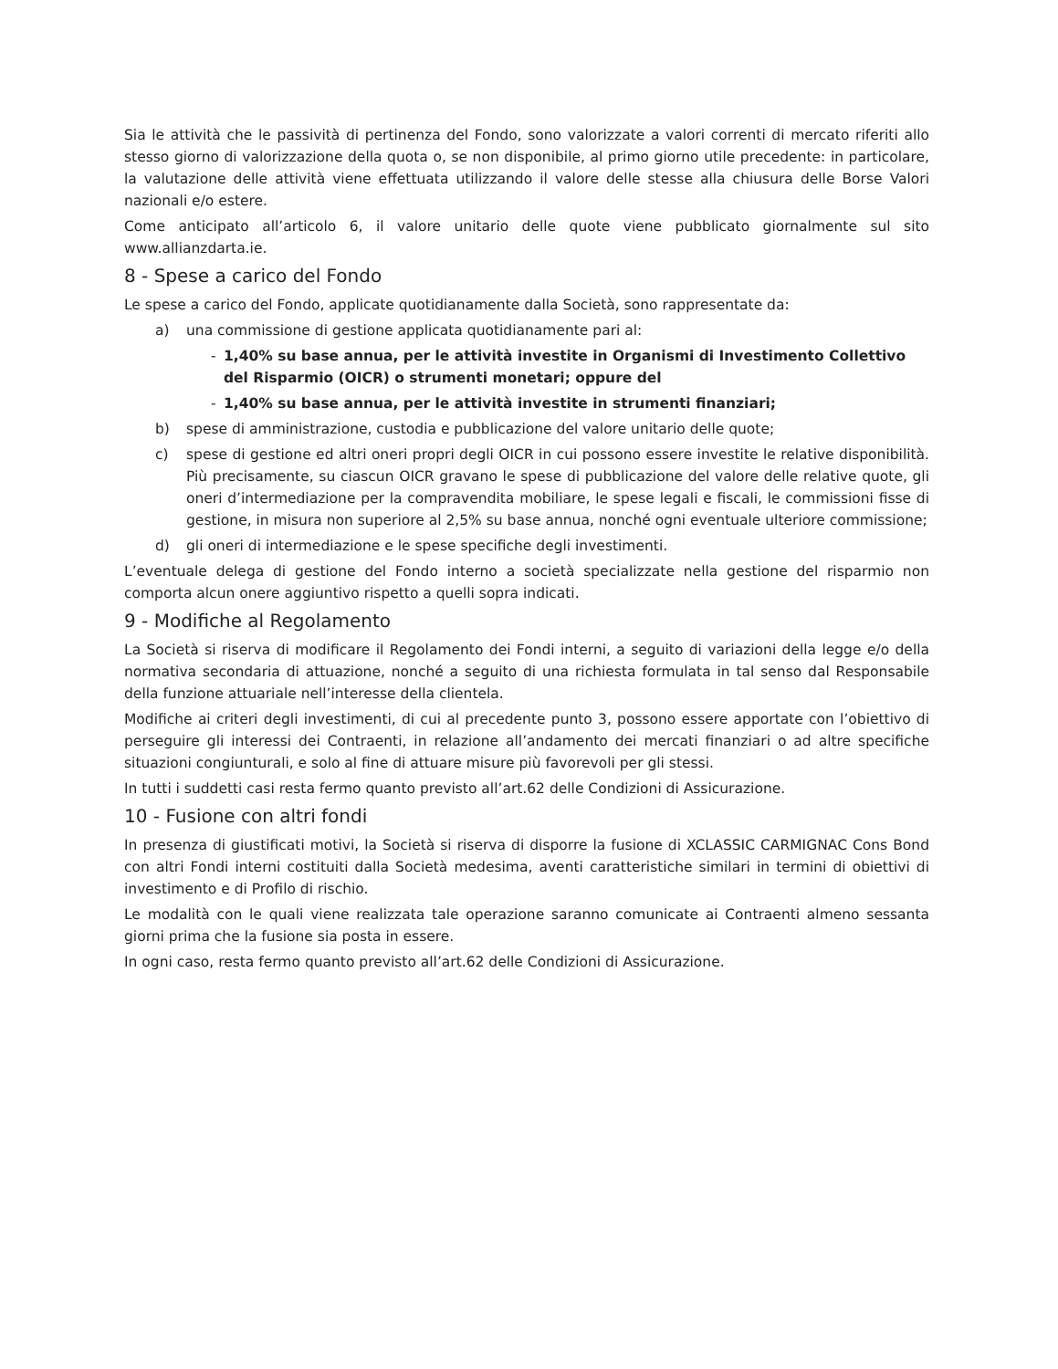Sia le attività che le passività di pertinenza del Fondo, sono valorizzate a valori correnti di mercato riferiti allo stesso giorno di valorizzazione della quota o, se non disponibile, al primo giorno utile precedente: in particolare, la valutazione delle attività viene effettuata utilizzando il valore delle stesse alla chiusura delle Borse Valori nazionali e/o estere.
Come anticipato all’articolo 6, il valore unitario delle quote viene pubblicato giornalmente sul sito www.allianzdarta.ie.
8 - Spese a carico del Fondo
Le spese a carico del Fondo, applicate quotidianamente dalla Società, sono rappresentate da:
a) una commissione di gestione applicata quotidianamente pari al:
- 1,40% su base annua, per le attività investite in Organismi di Investimento Collettivo del Risparmio (OICR) o strumenti monetari; oppure del
- 1,40% su base annua, per le attività investite in strumenti finanziari;
b) spese di amministrazione, custodia e pubblicazione del valore unitario delle quote;
c) spese di gestione ed altri oneri propri degli OICR in cui possono essere investite le relative disponibilità. Più precisamente, su ciascun OICR gravano le spese di pubblicazione del valore delle relative quote, gli oneri d’intermediazione per la compravendita mobiliare, le spese legali e fiscali, le commissioni fisse di gestione, in misura non superiore al 2,5% su base annua, nonché ogni eventuale ulteriore commissione;
d) gli oneri di intermediazione e le spese specifiche degli investimenti.
L’eventuale delega di gestione del Fondo interno a società specializzate nella gestione del risparmio non comporta alcun onere aggiuntivo rispetto a quelli sopra indicati.
9 - Modifiche al Regolamento
La Società si riserva di modificare il Regolamento dei Fondi interni, a seguito di variazioni della legge e/o della normativa secondaria di attuazione, nonché a seguito di una richiesta formulata in tal senso dal Responsabile della funzione attuariale nell’interesse della clientela.
Modifiche ai criteri degli investimenti, di cui al precedente punto 3, possono essere apportate con l’obiettivo di perseguire gli interessi dei Contraenti, in relazione all’andamento dei mercati finanziari o ad altre specifiche situazioni congiunturali, e solo al fine di attuare misure più favorevoli per gli stessi.
In tutti i suddetti casi resta fermo quanto previsto all’art.62 delle Condizioni di Assicurazione.
10 - Fusione con altri fondi
In presenza di giustificati motivi, la Società si riserva di disporre la fusione di XCLASSIC CARMIGNAC Cons Bond con altri Fondi interni costituiti dalla Società medesima, aventi caratteristiche similari in termini di obiettivi di investimento e di Profilo di rischio.
Le modalità con le quali viene realizzata tale operazione saranno comunicate ai Contraenti almeno sessanta giorni prima che la fusione sia posta in essere.
In ogni caso, resta fermo quanto previsto all’art.62 delle Condizioni di Assicurazione.